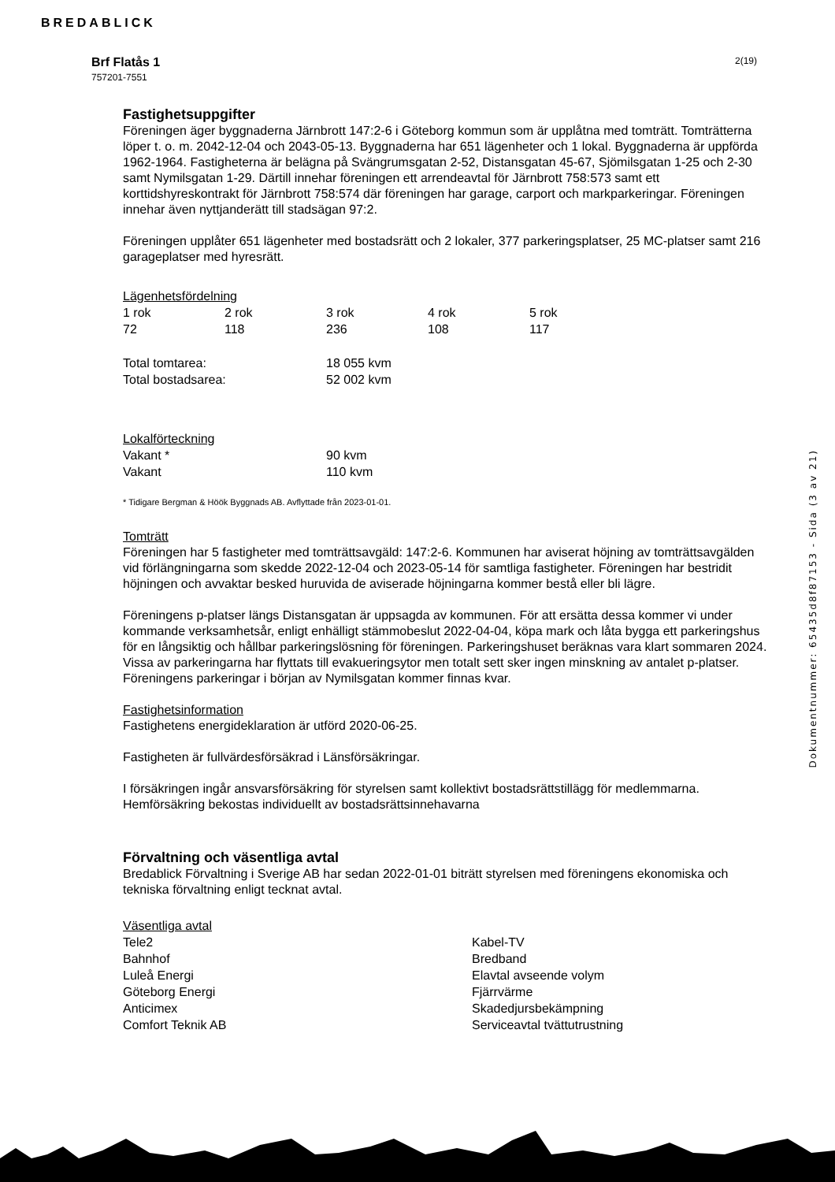BREDABLICK
Brf Flatås 1
757201-7551
2(19)
Fastighetsuppgifter
Föreningen äger byggnaderna Järnbrott 147:2-6 i Göteborg kommun som är upplåtna med tomträtt. Tomträtterna löper t. o. m. 2042-12-04 och 2043-05-13. Byggnaderna har 651 lägenheter och 1 lokal. Byggnaderna är uppförda 1962-1964. Fastigheterna är belägna på Svängrumsgatan 2-52, Distansgatan 45-67, Sjömilsgatan 1-25 och 2-30 samt Nymilsgatan 1-29. Därtill innehar föreningen ett arrendeavtal för Järnbrott 758:573 samt ett korttidshyreskontrakt för Järnbrott 758:574 där föreningen har garage, carport och markparkeringar. Föreningen innehar även nyttjanderätt till stadsägan 97:2.
Föreningen upplåter 651 lägenheter med bostadsrätt och 2 lokaler, 377 parkeringsplatser, 25 MC-platser samt 216 garageplatser med hyresrätt.
Lägenhetsfördelning
| 1 rok | 2 rok | 3 rok | 4 rok | 5 rok |
| 72 | 118 | 236 | 108 | 117 |
| Total tomtarea: | 18 055 kvm |
| Total bostadsarea: | 52 002 kvm |
Lokalförteckning
| Vakant * | 90 kvm |
| Vakant | 110 kvm |
* Tidigare Bergman & Höök Byggnads AB. Avflyttade från 2023-01-01.
Tomträtt
Föreningen har 5 fastigheter med tomträttsavgäld: 147:2-6. Kommunen har aviserat höjning av tomträttsavgälden vid förlängningarna som skedde 2022-12-04 och 2023-05-14 för samtliga fastigheter. Föreningen har bestridit höjningen och avvaktar besked huruvida de aviserade höjningarna kommer bestå eller bli lägre.
Föreningens p-platser längs Distansgatan är uppsagda av kommunen. För att ersätta dessa kommer vi under kommande verksamhetsår, enligt enhälligt stämmobeslut 2022-04-04, köpa mark och låta bygga ett parkeringshus för en långsiktig och hållbar parkeringslösning för föreningen. Parkeringshuset beräknas vara klart sommaren 2024. Vissa av parkeringarna har flyttats till evakueringsytor men totalt sett sker ingen minskning av antalet p-platser. Föreningens parkeringar i början av Nymilsgatan kommer finnas kvar.
Fastighetsinformation
Fastighetens energideklaration är utförd 2020-06-25.
Fastigheten är fullvärdesförsäkrad i Länsförsäkringar.
I försäkringen ingår ansvarsförsäkring för styrelsen samt kollektivt bostadsrättstillägg för medlemmarna. Hemförsäkring bekostas individuellt av bostadsrättsinnehavarna
Förvaltning och väsentliga avtal
Bredablick Förvaltning i Sverige AB har sedan 2022-01-01 biträtt styrelsen med föreningens ekonomiska och tekniska förvaltning enligt tecknat avtal.
Väsentliga avtal
| Tele2 | Kabel-TV |
| Bahnhof | Bredband |
| Luleå Energi | Elavtal avseende volym |
| Göteborg Energi | Fjärrvärme |
| Anticimex | Skadedjursbekämpning |
| Comfort Teknik AB | Serviceavtal tvättutrustning |
Dokumentnummer: 65435d8f87153 - Sida (3 av 21)